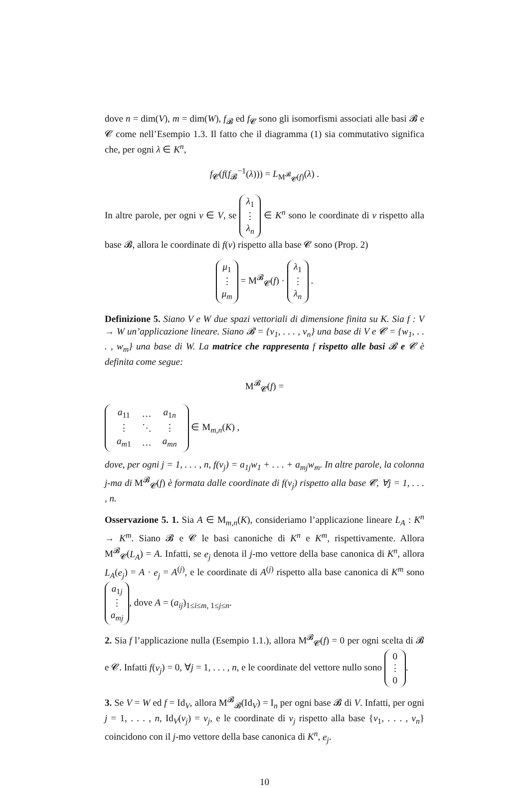dove n = dim(V), m = dim(W), f<sub>𝓑</sub> ed f<sub>𝓒</sub> sono gli isomorfismi associati alle basi 𝓑 e 𝓒 come nell’Esempio 1.3. Il fatto che il diagramma (1) sia commutativo significa che, per ogni λ ∈ K<sup>n</sup>,
f<sub>𝓒</sub>(f(f<sub>𝓑</sub><sup>−1</sup>(λ))) = L<sub>M<sup>𝓑</sup><sub>𝓒</sub>(f)</sub>(λ) .
In altre parole, per ogni v ∈ V, se λ<sub>1</sub>
⋮
λ<sub>n</sub> ∈ K<sup>n</sup> sono le coordinate di v rispetto alla base 𝓑, allora le coordinate di f(v) rispetto alla base 𝓒 sono (Prop. 2)
μ<sub>1</sub>
⋮
μ<sub>m</sub> = M<sup>𝓑</sup><sub>𝓒</sub>(f) · λ<sub>1</sub>
⋮
λ<sub>n</sub> .
Definizione 5. Siano V e W due spazi vettoriali di dimensione finita su K. Sia f : V → W un’applicazione lineare. Siano 𝓑 = {v<sub>1</sub>, . . . , v<sub>n</sub>} una base di V e 𝓒 = {w<sub>1</sub>, . . . , w<sub>m</sub>} una base di W. La matrice che rappresenta f rispetto alle basi 𝓑 e 𝓒 è definita come segue:
M<sup>𝓑</sup><sub>𝓒</sub>(f) =
| a<sub>11</sub> | … | a<sub>1n</sub> |
| ⋮ | ⋱ | ⋮ |
| a<sub>m1</sub> | … | a<sub>mn</sub> |
∈ M<sub>m,n</sub>(K) ,
dove, per ogni j = 1, . . . , n, f(v<sub>j</sub>) = a<sub>1j</sub>w<sub>1</sub> + . . . + a<sub>mj</sub>w<sub>m</sub>. In altre parole, la colonna j-ma di M<sup>𝓑</sup><sub>𝓒</sub>(f) è formata dalle coordinate di f(v<sub>j</sub>) rispetto alla base 𝓒, ∀j = 1, . . . , n.
Osservazione 5. 1. Sia A ∈ M<sub>m,n</sub>(K), consideriamo l’applicazione lineare L<sub>A</sub> : K<sup>n</sup> → K<sup>m</sup>. Siano 𝓑 e 𝓒 le basi canoniche di K<sup>n</sup> e K<sup>m</sup>, rispettivamente. Allora M<sup>𝓑</sup><sub>𝓒</sub>(L<sub>A</sub>) = A. Infatti, se e<sub>j</sub> denota il j-mo vettore della base canonica di K<sup>n</sup>, allora L<sub>A</sub>(e<sub>j</sub>) = A · e<sub>j</sub> = A<sup>(j)</sup>, e le coordinate di A<sup>(j)</sup> rispetto alla base canonica di K<sup>m</sup> sono a<sub>1j</sub>
⋮
a<sub>mj</sub>, dove A = (a<sub>ij</sub>)<sub>1≤i≤m, 1≤j≤n</sub>.
2. Sia f l’applicazione nulla (Esempio 1.1.), allora M<sup>𝓑</sup><sub>𝓒</sub>(f) = 0 per ogni scelta di 𝓑 e 𝓒. Infatti f(v<sub>j</sub>) = 0, ∀j = 1, . . . , n, e le coordinate del vettore nullo sono 0
⋮
0.
3. Se V = W ed f = Id<sub>V</sub>, allora M<sup>𝓑</sup><sub>𝓑</sub>(Id<sub>V</sub>) = I<sub>n</sub> per ogni base 𝓑 di V. Infatti, per ogni j = 1, . . . , n, Id<sub>V</sub>(v<sub>j</sub>) = v<sub>j</sub>, e le coordinate di v<sub>j</sub> rispetto alla base {v<sub>1</sub>, . . . , v<sub>n</sub>} coincidono con il j-mo vettore della base canonica di K<sup>n</sup>, e<sub>j</sub>.
10